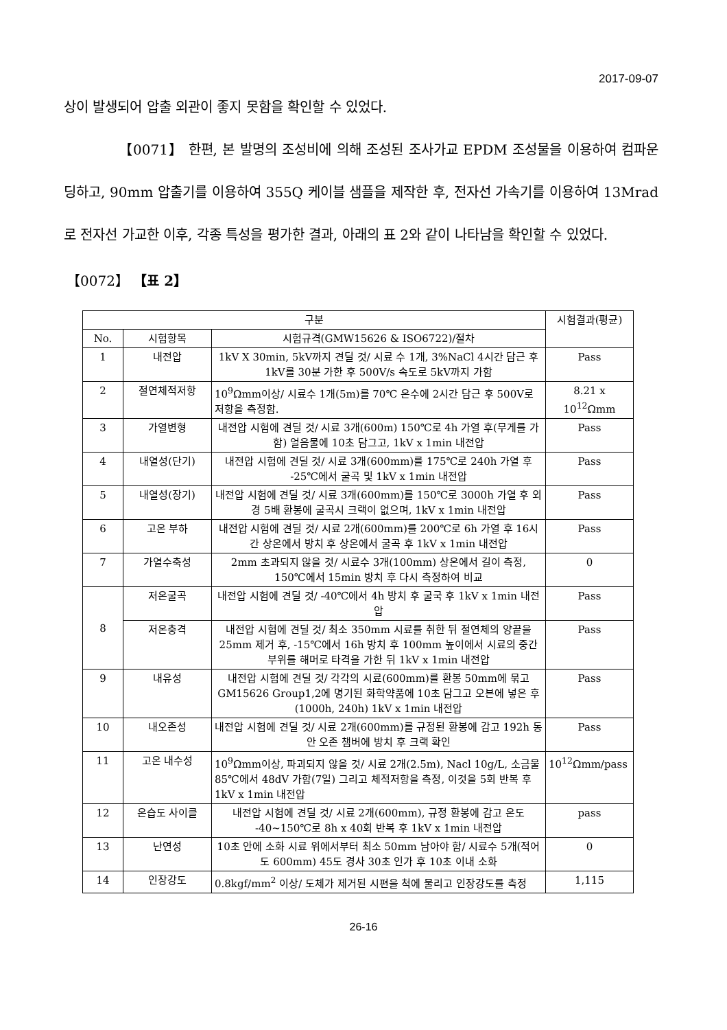2017-09-07
상이 발생되어 압출 외관이 좋지 못함을 확인할 수 있었다.
【0071】 한편, 본 발명의 조성비에 의해 조성된 조사가교 EPDM 조성물을 이용하여 컴파운딩하고, 90mm 압출기를 이용하여 355Q 케이블 샘플을 제작한 후, 전자선 가속기를 이용하여 13Mrad로 전자선 가교한 이후, 각종 특성을 평가한 결과, 아래의 표 2와 같이 나타남을 확인할 수 있었다.
【0072】 【표 2】
| 구분 | | | 시험결과(평균) |
| --- | --- | --- | --- |
| No. | 시험항목 | 시험규격(GMW15626 & ISO6722)/절차 | |
| 1 | 내전압 | 1kV X 30min, 5kV까지 견딜 것/ 시료 수 1개, 3%NaCl 4시간 담근 후 1kV를 30분 가한 후 500V/s 속도로 5kV까지 가함 | Pass |
| 2 | 절연체적저항 | 10<sup>9</sup>Ωmm이상/ 시료수 1개(5m)를 70℃ 온수에 2시간 담근 후 500V로 저항을 측정함. | 8.21 x 10<sup>12</sup>Ωmm |
| 3 | 가열변형 | 내전압 시험에 견딜 것/ 시료 3개(600m) 150℃로 4h 가열 후(무게를 가함) 얼음물에 10초 담그고, 1kV x 1min 내전압 | Pass |
| 4 | 내열성(단기) | 내전압 시험에 견딜 것/ 시료 3개(600mm)를 175℃로 240h 가열 후 -25℃에서 굴곡 및 1kV x 1min 내전압 | Pass |
| 5 | 내열성(장기) | 내전압 시험에 견딜 것/ 시료 3개(600mm)를 150℃로 3000h 가열 후 외경 5배 환봉에 굴곡시 크랙이 없으며, 1kV x 1min 내전압 | Pass |
| 6 | 고온 부하 | 내전압 시험에 견딜 것/ 시료 2개(600mm)를 200℃로 6h 가열 후 16시간 상온에서 방치 후 상온에서 굴곡 후 1kV x 1min 내전압 | Pass |
| 7 | 가열수축성 | 2mm 초과되지 않을 것/ 시료수 3개(100mm) 상온에서 길이 측정, 150℃에서 15min 방치 후 다시 측정하여 비교 | 0 |
| 8 | 저온굴곡 | 내전압 시험에 견딜 것/ -40℃에서 4h 방치 후 굴국 후 1kV x 1min 내전압 | Pass |
| | 저온충격 | 내전압 시험에 견딜 것/ 최소 350mm 시료를 취한 뒤 절연체의 양끝을 25mm 제거 후, -15℃에서 16h 방치 후 100mm 높이에서 시료의 중간 부위를 해머로 타격을 가한 뒤 1kV x 1min 내전압 | Pass |
| 9 | 내유성 | 내전압 시험에 견딜 것/ 각각의 시료(600mm)를 환봉 50mm에 묶고 GM15626 Group1,2에 명기된 화학약품에 10초 담그고 오븐에 넣은 후 (1000h, 240h) 1kV x 1min 내전압 | Pass |
| 10 | 내오존성 | 내전압 시험에 견딜 것/ 시료 2개(600mm)를 규정된 환봉에 감고 192h 동안 오존 챔버에 방치 후 크랙 확인 | Pass |
| 11 | 고온 내수성 | 10<sup>9</sup>Ωmm이상, 파괴되지 않을 것/ 시료 2개(2.5m), Nacl 10g/L, 소금물 85℃에서 48dV 가함(7일) 그리고 체적저항을 측정, 이것을 5회 반복 후 1kV x 1min 내전압 | 10<sup>12</sup>Ωmm/pass |
| 12 | 온습도 사이클 | 내전압 시험에 견딜 것/ 시료 2개(600mm), 규정 환봉에 감고 온도 -40~150℃로 8h x 40회 반복 후 1kV x 1min 내전압 | pass |
| 13 | 난연성 | 10초 안에 소화 시료 위에서부터 최소 50mm 남아야 함/ 시료수 5개(적어도 600mm) 45도 경사 30초 인가 후 10초 이내 소화 | 0 |
| 14 | 인장강도 | 0.8kgf/mm<sup>2</sup> 이상/ 도체가 제거된 시편을 척에 물리고 인장강도를 측정 | 1,115 |
26-16